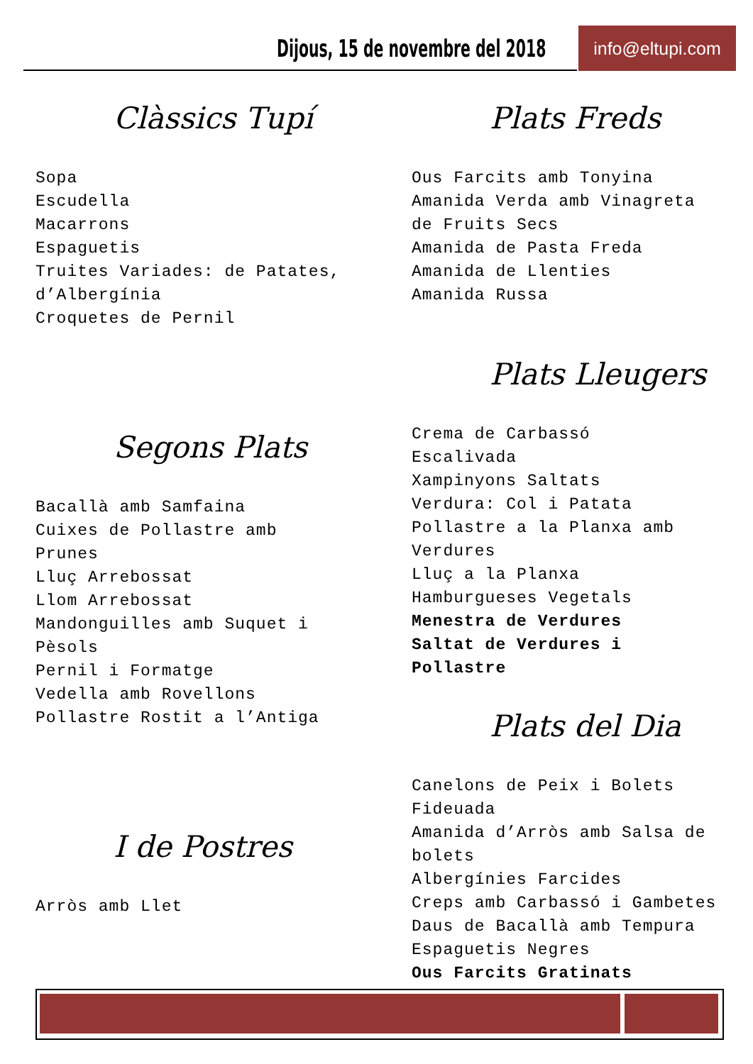Dijous, 15 de novembre del 2018
info@eltupi.com
Clàssics Tupí
Sopa
Escudella
Macarrons
Espaguetis
Truites Variades: de Patates,
d’Albergínia
Croquetes de Pernil
Segons Plats
Bacallà amb Samfaina
Cuixes de Pollastre amb
Prunes
Lluç Arrebossat
Llom Arrebossat
Mandonguilles amb Suquet i
Pèsols
Pernil i Formatge
Vedella amb Rovellons
Pollastre Rostit a l’Antiga
I de Postres
Arròs amb Llet
Plats Freds
Ous Farcits amb Tonyina
Amanida Verda amb Vinagreta
de Fruits Secs
Amanida de Pasta Freda
Amanida de Llenties
Amanida Russa
Plats Lleugers
Crema de Carbassó
Escalivada
Xampinyons Saltats
Verdura: Col i Patata
Pollastre a la Planxa amb
Verdures
Lluç a la Planxa
Hamburgueses Vegetals
Menestra de Verdures
Saltat de Verdures i
Pollastre
Plats del Dia
Canelons de Peix i Bolets
Fideuada
Amanida d’Arròs amb Salsa de
bolets
Albergínies Farcides
Creps amb Carbassó i Gambetes
Daus de Bacallà amb Tempura
Espaguetis Negres
Ous Farcits Gratinats